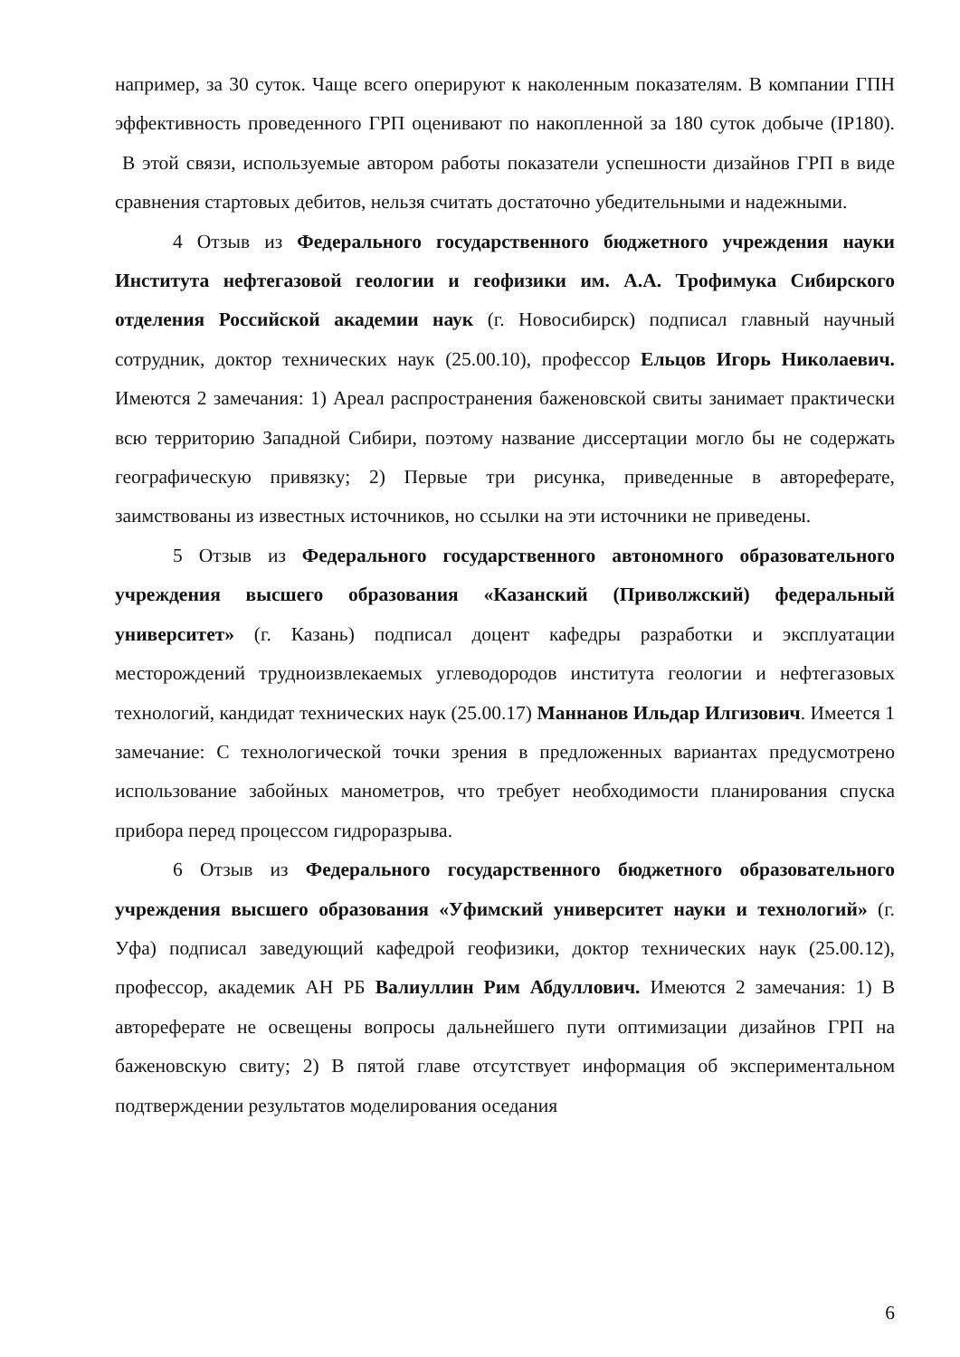например, за 30 суток. Чаще всего оперируют к наколенным показателям. В компании ГПН эффективность проведенного ГРП оценивают по накопленной за 180 суток добыче (IP180). В этой связи, используемые автором работы показатели успешности дизайнов ГРП в виде сравнения стартовых дебитов, нельзя считать достаточно убедительными и надежными.
4 Отзыв из Федерального государственного бюджетного учреждения науки Института нефтегазовой геологии и геофизики им. А.А. Трофимука Сибирского отделения Российской академии наук (г. Новосибирск) подписал главный научный сотрудник, доктор технических наук (25.00.10), профессор Ельцов Игорь Николаевич. Имеются 2 замечания: 1) Ареал распространения баженовской свиты занимает практически всю территорию Западной Сибири, поэтому название диссертации могло бы не содержать географическую привязку; 2) Первые три рисунка, приведенные в автореферате, заимствованы из известных источников, но ссылки на эти источники не приведены.
5 Отзыв из Федерального государственного автономного образовательного учреждения высшего образования «Казанский (Приволжский) федеральный университет» (г. Казань) подписал доцент кафедры разработки и эксплуатации месторождений трудноизвлекаемых углеводородов института геологии и нефтегазовых технологий, кандидат технических наук (25.00.17) Маннанов Ильдар Илгизович. Имеется 1 замечание: С технологической точки зрения в предложенных вариантах предусмотрено использование забойных манометров, что требует необходимости планирования спуска прибора перед процессом гидроразрыва.
6 Отзыв из Федерального государственного бюджетного образовательного учреждения высшего образования «Уфимский университет науки и технологий» (г. Уфа) подписал заведующий кафедрой геофизики, доктор технических наук (25.00.12), профессор, академик АН РБ Валиуллин Рим Абдуллович. Имеются 2 замечания: 1) В автореферате не освещены вопросы дальнейшего пути оптимизации дизайнов ГРП на баженовскую свиту; 2) В пятой главе отсутствует информация об экспериментальном подтверждении результатов моделирования оседания
6